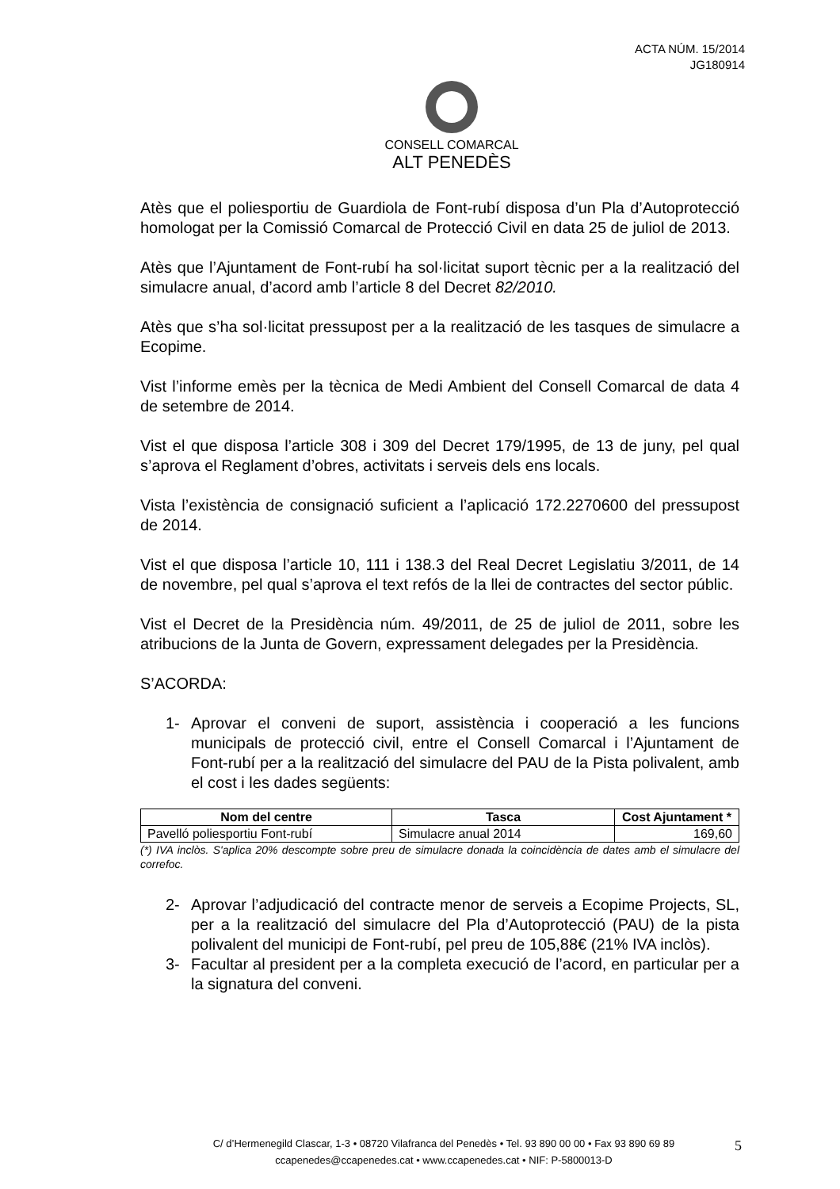ACTA NÚM. 15/2014
JG180914
CONSELL COMARCAL
ALT PENEDÈS
Atès que el poliesportiu de Guardiola de Font-rubí disposa d’un Pla d’Autoprotecció homologat per la Comissió Comarcal de Protecció Civil en data 25 de juliol de 2013.
Atès que l’Ajuntament de Font-rubí ha sol·licitat suport tècnic per a la realització del simulacre anual, d’acord amb l’article 8 del Decret 82/2010.
Atès que s’ha sol·licitat pressupost per a la realització de les tasques de simulacre a Ecopime.
Vist l’informe emès per la tècnica de Medi Ambient del Consell Comarcal de data 4 de setembre de 2014.
Vist el que disposa l’article 308 i 309 del Decret 179/1995, de 13 de juny, pel qual s’aprova el Reglament d’obres, activitats i serveis dels ens locals.
Vista l’existència de consignació suficient a l’aplicació 172.2270600 del pressupost de 2014.
Vist el que disposa l’article 10, 111 i 138.3 del Real Decret Legislatiu 3/2011, de 14 de novembre, pel qual s’aprova el text refós de la llei de contractes del sector públic.
Vist el Decret de la Presidència núm. 49/2011, de 25 de juliol de 2011, sobre les atribucions de la Junta de Govern, expressament delegades per la Presidència.
S’ACORDA:
1- Aprovar el conveni de suport, assistència i cooperació a les funcions municipals de protecció civil, entre el Consell Comarcal i l’Ajuntament de Font-rubí per a la realització del simulacre del PAU de la Pista polivalent, amb el cost i les dades següents:
| Nom del centre | Tasca | Cost Ajuntament * |
| --- | --- | --- |
| Pavelló poliesportiu Font-rubí | Simulacre anual 2014 | 169,60 |
(*) IVA inclòs. S'aplica 20% descompte sobre preu de simulacre donada la coincidència de dates amb el simulacre del correfoc.
2- Aprovar l’adjudicació del contracte menor de serveis a Ecopime Projects, SL, per a la realització del simulacre del Pla d’Autoprotecció (PAU) de la pista polivalent del municipi de Font-rubí, pel preu de 105,88€ (21% IVA inclòs).
3- Facultar al president per a la completa execució de l’acord, en particular per a la signatura del conveni.
C/ d’Hermenegild Clascar, 1-3 • 08720 Vilafranca del Penedès • Tel. 93 890 00 00 • Fax 93 890 69 89
ccapenedes@ccapenedes.cat • www.ccapenedes.cat • NIF: P-5800013-D
5